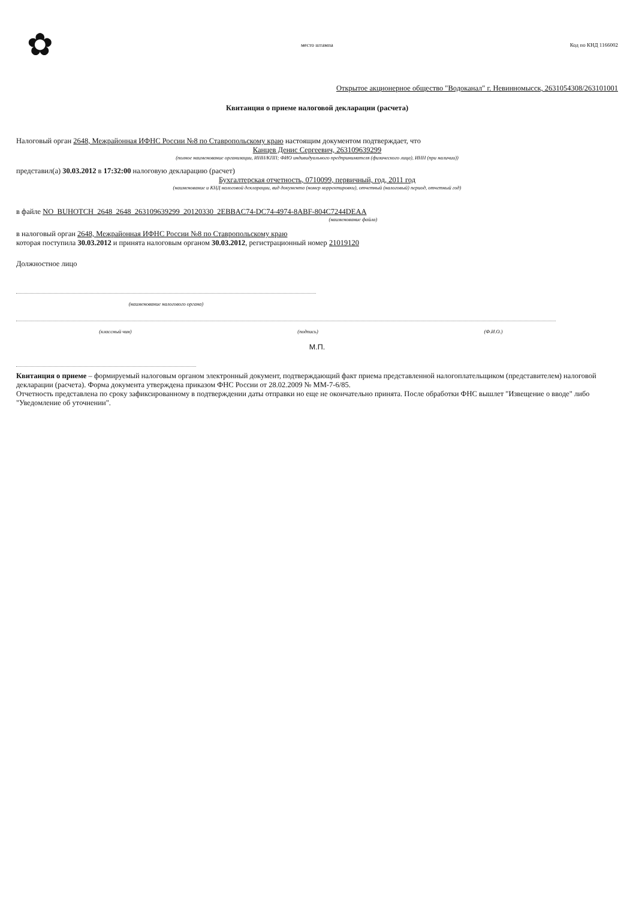✿
место штампа Код по КНД 1166002
Открытое акционерное общество "Водоканал" г. Невинномысск, 2631054308/263101001
Квитанция о приеме налоговой декларации (расчета)
Налоговый орган 2648, Межрайонная ИФНС России №8 по Ставропольскому краю настоящим документом подтверждает, что
Канцев Денис Сергеевич, 263109639299
(полное наименование организации, ИНН/КПП; ФИО индивидуального предпринимателя (физического лица), ИНН (при наличии))
представил(а) 30.03.2012 в 17:32:00 налоговую декларацию (расчет)
Бухгалтерская отчетность, 0710099, первичный, год, 2011 год
(наименование и КНД налоговой декларации, вид документа (номер корректировки), отчетный (налоговый) период, отчетный год)
в файле NO_BUHOTCH_2648_2648_263109639299_20120330_2EBBAC74-DC74-4974-8ABF-804C7244DEAA
(наименование файла)
в налоговый орган 2648, Межрайонная ИФНС России №8 по Ставропольскому краю
которая поступила 30.03.2012 и принята налоговым органом 30.03.2012, регистрационный номер 21019120
Должностное лицо
(наименование налогового органа)
(классный чин) (подпись) (Ф.И.О.)
М.П.
Квитанция о приеме – формируемый налоговым органом электронный документ, подтверждающий факт приема представленной налогоплательщиком (представителем) налоговой декларации (расчета). Форма документа утверждена приказом ФНС России от 28.02.2009 № ММ-7-6/85.
Отчетность представлена по сроку зафиксированному в подтверждении даты отправки но еще не окончательно принята. После обработки ФНС вышлет "Извещение о вводе" либо "Уведомление об уточнении".